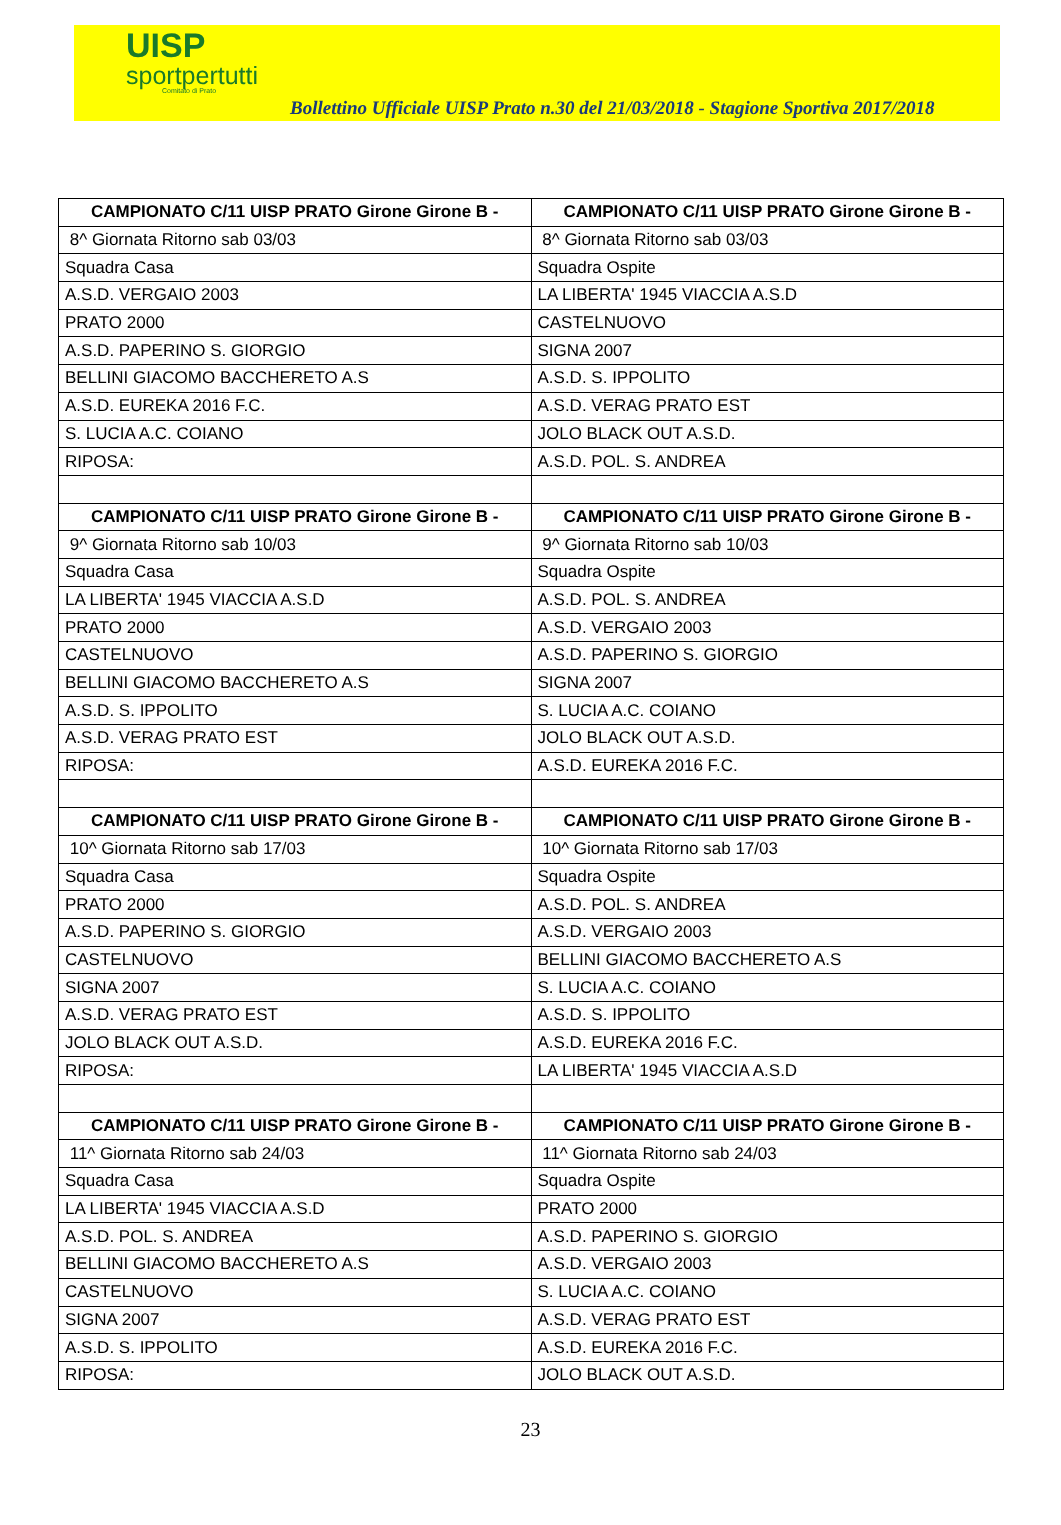UISP
sportpertutti
Comitato di Prato
Bollettino Ufficiale UISP Prato n.30 del 21/03/2018 - Stagione Sportiva 2017/2018
| CAMPIONATO C/11 UISP PRATO Girone Girone B - | CAMPIONATO C/11 UISP PRATO Girone Girone B - |
| --- | --- |
| 8^ Giornata Ritorno sab 03/03 | 8^ Giornata Ritorno sab 03/03 |
| Squadra Casa | Squadra Ospite |
| A.S.D. VERGAIO 2003 | LA LIBERTA' 1945 VIACCIA A.S.D |
| PRATO 2000 | CASTELNUOVO |
| A.S.D. PAPERINO S. GIORGIO | SIGNA 2007 |
| BELLINI GIACOMO BACCHERETO A.S | A.S.D. S. IPPOLITO |
| A.S.D. EUREKA 2016 F.C. | A.S.D. VERAG PRATO EST |
| S. LUCIA A.C. COIANO | JOLO BLACK OUT A.S.D. |
| RIPOSA: | A.S.D. POL. S. ANDREA |
| CAMPIONATO C/11 UISP PRATO Girone Girone B - | CAMPIONATO C/11 UISP PRATO Girone Girone B - |
| 9^ Giornata Ritorno sab 10/03 | 9^ Giornata Ritorno sab 10/03 |
| Squadra Casa | Squadra Ospite |
| LA LIBERTA' 1945 VIACCIA A.S.D | A.S.D. POL. S. ANDREA |
| PRATO 2000 | A.S.D. VERGAIO 2003 |
| CASTELNUOVO | A.S.D. PAPERINO S. GIORGIO |
| BELLINI GIACOMO BACCHERETO A.S | SIGNA 2007 |
| A.S.D. S. IPPOLITO | S. LUCIA A.C. COIANO |
| A.S.D. VERAG PRATO EST | JOLO BLACK OUT A.S.D. |
| RIPOSA: | A.S.D. EUREKA 2016 F.C. |
| CAMPIONATO C/11 UISP PRATO Girone Girone B - | CAMPIONATO C/11 UISP PRATO Girone Girone B - |
| 10^ Giornata Ritorno sab 17/03 | 10^ Giornata Ritorno sab 17/03 |
| Squadra Casa | Squadra Ospite |
| PRATO 2000 | A.S.D. POL. S. ANDREA |
| A.S.D. PAPERINO S. GIORGIO | A.S.D. VERGAIO 2003 |
| CASTELNUOVO | BELLINI GIACOMO BACCHERETO A.S |
| SIGNA 2007 | S. LUCIA A.C. COIANO |
| A.S.D. VERAG PRATO EST | A.S.D. S. IPPOLITO |
| JOLO BLACK OUT A.S.D. | A.S.D. EUREKA 2016 F.C. |
| RIPOSA: | LA LIBERTA' 1945 VIACCIA A.S.D |
| CAMPIONATO C/11 UISP PRATO Girone Girone B - | CAMPIONATO C/11 UISP PRATO Girone Girone B - |
| 11^ Giornata Ritorno sab 24/03 | 11^ Giornata Ritorno sab 24/03 |
| Squadra Casa | Squadra Ospite |
| LA LIBERTA' 1945 VIACCIA A.S.D | PRATO 2000 |
| A.S.D. POL. S. ANDREA | A.S.D. PAPERINO S. GIORGIO |
| BELLINI GIACOMO BACCHERETO A.S | A.S.D. VERGAIO 2003 |
| CASTELNUOVO | S. LUCIA A.C. COIANO |
| SIGNA 2007 | A.S.D. VERAG PRATO EST |
| A.S.D. S. IPPOLITO | A.S.D. EUREKA 2016 F.C. |
| RIPOSA: | JOLO BLACK OUT A.S.D. |
23